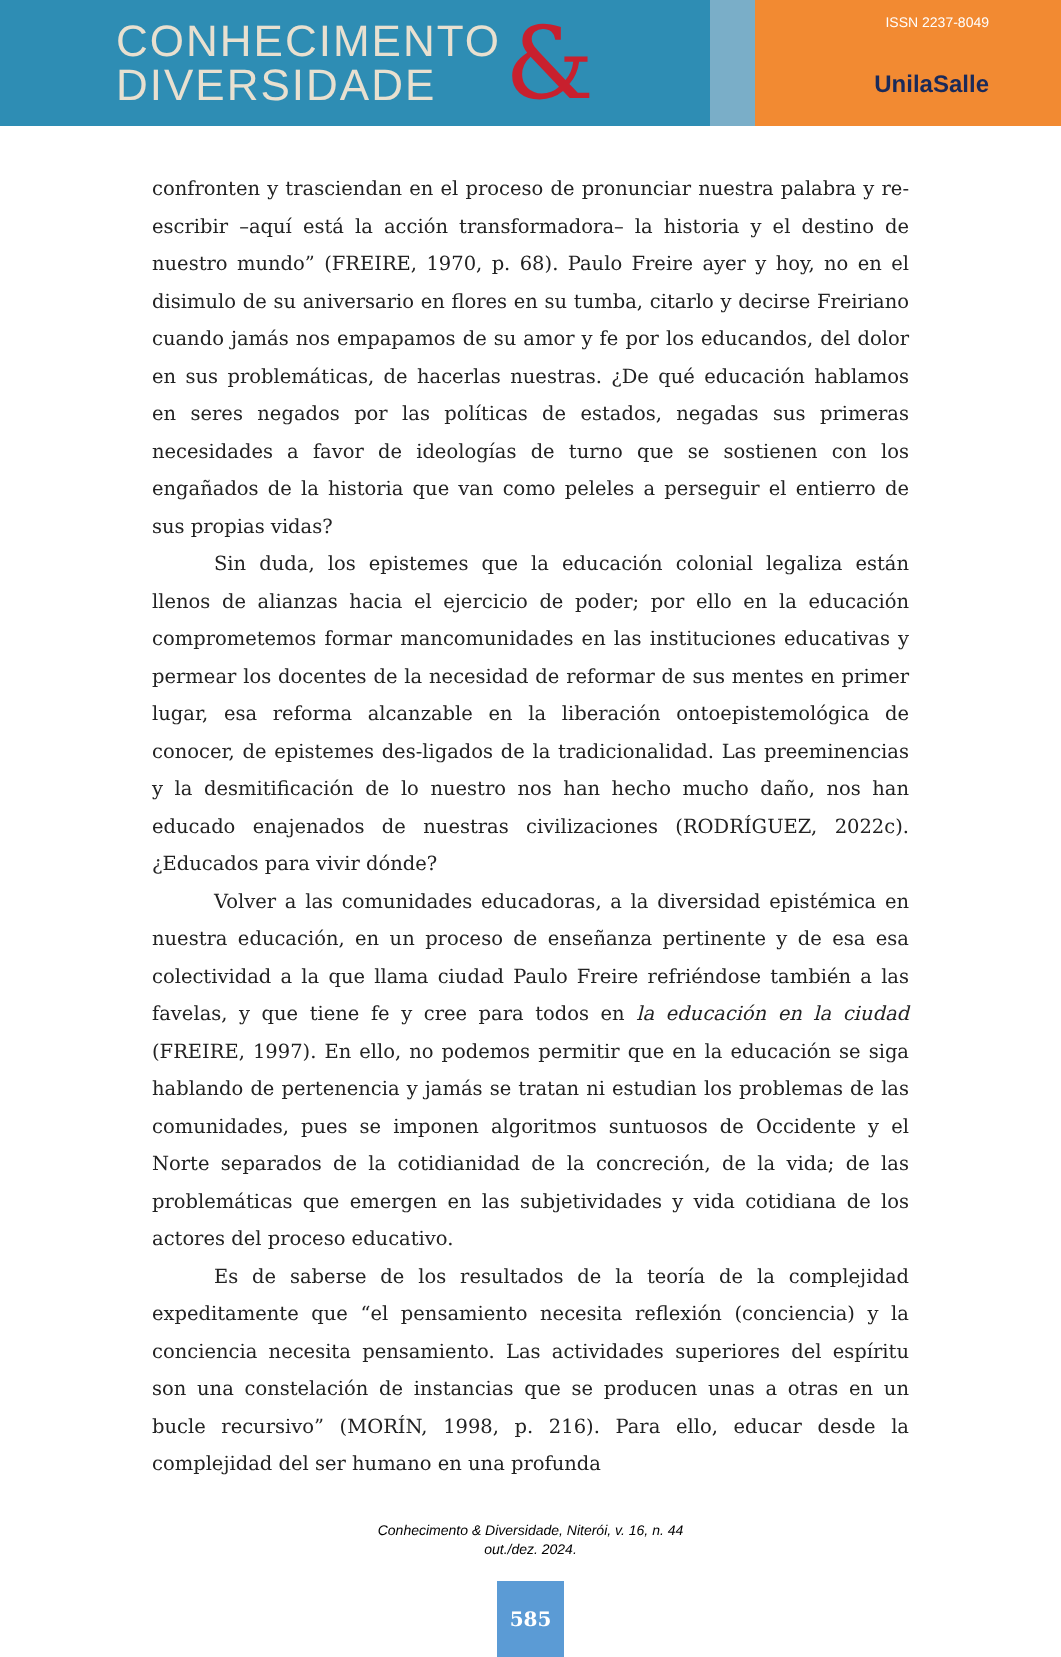CONHECIMENTO
DIVERSIDADE
&
ISSN 2237-8049
UnilaSalle
confronten y trasciendan en el proceso de pronunciar nuestra palabra y re- escribir –aquí está la acción transformadora– la historia y el destino de nuestro mundo” (FREIRE, 1970, p. 68). Paulo Freire ayer y hoy, no en el disimulo de su aniversario en flores en su tumba, citarlo y decirse Freiriano cuando jamás nos empapamos de su amor y fe por los educandos, del dolor en sus problemáticas, de hacerlas nuestras. ¿De qué educación hablamos en seres negados por las políticas de estados, negadas sus primeras necesidades a favor de ideologías de turno que se sostienen con los engañados de la historia que van como peleles a perseguir el entierro de sus propias vidas?
Sin duda, los epistemes que la educación colonial legaliza están llenos de alianzas hacia el ejercicio de poder; por ello en la educación comprometemos formar mancomunidades en las instituciones educativas y permear los docentes de la necesidad de reformar de sus mentes en primer lugar, esa reforma alcanzable en la liberación ontoepistemológica de conocer, de epistemes des-ligados de la tradicionalidad. Las preeminencias y la desmitificación de lo nuestro nos han hecho mucho daño, nos han educado enajenados de nuestras civilizaciones (RODRÍGUEZ, 2022c). ¿Educados para vivir dónde?
Volver a las comunidades educadoras, a la diversidad epistémica en nuestra educación, en un proceso de enseñanza pertinente y de esa esa colectividad a la que llama ciudad Paulo Freire refriéndose también a las favelas, y que tiene fe y cree para todos en la educación en la ciudad (FREIRE, 1997). En ello, no podemos permitir que en la educación se siga hablando de pertenencia y jamás se tratan ni estudian los problemas de las comunidades, pues se imponen algoritmos suntuosos de Occidente y el Norte separados de la cotidianidad de la concreción, de la vida; de las problemáticas que emergen en las subjetividades y vida cotidiana de los actores del proceso educativo.
Es de saberse de los resultados de la teoría de la complejidad expeditamente que “el pensamiento necesita reflexión (conciencia) y la conciencia necesita pensamiento. Las actividades superiores del espíritu son una constelación de instancias que se producen unas a otras en un bucle recursivo” (MORÍN, 1998, p. 216). Para ello, educar desde la complejidad del ser humano en una profunda
Conhecimento & Diversidade, Niterói, v. 16, n. 44
out./dez. 2024.
585